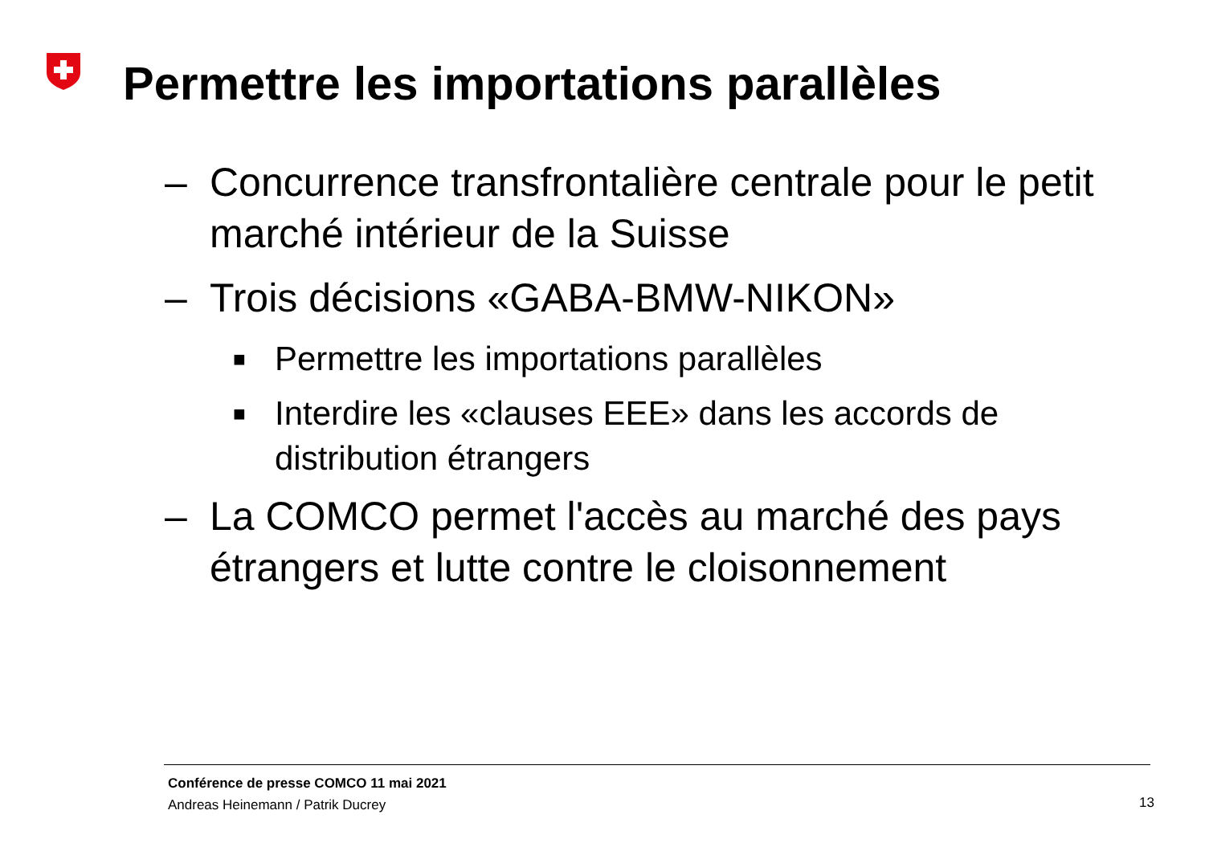Permettre les importations parallèles
– Concurrence transfrontalière centrale pour le petit marché intérieur de la Suisse
– Trois décisions «GABA-BMW-NIKON»
■ Permettre les importations parallèles
■ Interdire les «clauses EEE» dans les accords de distribution étrangers
– La COMCO permet l'accès au marché des pays étrangers et lutte contre le cloisonnement
Conférence de presse COMCO 11 mai 2021
Andreas Heinemann / Patrik Ducrey
13